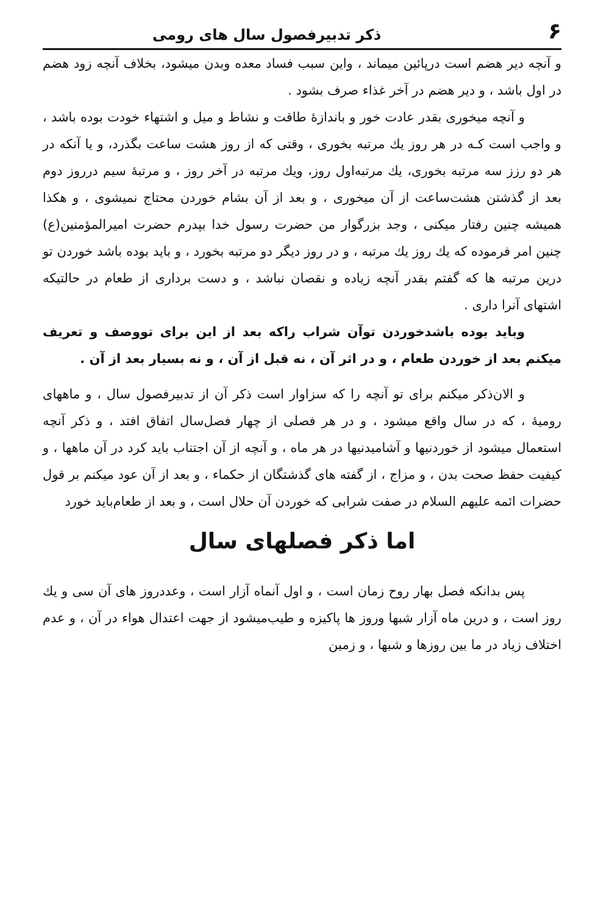۶ ذکر تدبیرفصول سال های رومی
و آنچه دیر هضم است درپائین میماند ، واین سبب فساد معده وبدن میشود، بخلاف آنچه زود هضم در اول باشد ، و دیر هضم در آخر غذاء صرف بشود .
و آنچه میخوری بقدر عادت خور و باندازهٔ طاقت و نشاط و میل و اشتهاء خودت بوده باشد ، و واجب است کـه در هر روز یك مرتبه بخوری ، وقتی که از روز هشت ساعت بگذرد، و یا آنکه در هر دو رزز سه مرتبه بخوری، یك مرتبه‌اول روز، ویك مرتبه در آخر روز ، و مرتبهٔ سیم درروز دوم بعد از گذشتن هشت‌ساعت از آن میخوری ، و بعد از آن بشام خوردن محتاج نمیشوی ، و هکذا همیشه چنین رفتار میکنی ، وجد بزرگوار من حضرت رسول خدا بپدرم حضرت امیرالمؤمنین(ع) چنین امر فرموده که یك روز یك مرتبه ، و در روز دیگر دو مرتبه بخورد ، و باید بوده باشد خوردن تو درین مرتبه ها که گفتم بقدر آنچه زیاده و نقصان نباشد ، و دست برداری از طعام در حالتیکه اشتهای آنرا داری .
وباید بوده باشدخوردن توآن شراب راکه بعد از این برای تووصف و تعریف میکنم بعد از خوردن طعام ، و در اثر آن ، نه قبل از آن ، و نه بسیار بعد از آن .
و الان‌ذکر میکنم برای تو آنچه را که سزاوار است ذکر آن از تدبیرفصول سال ، و ماههای رومیهٔ ، که در سال واقع میشود ، و در هر فصلی از چهار فصل‌سال اتفاق افتد ، و ذکر آنچه استعمال میشود از خوردنیها و آشامیدنیها در هر ماه ، و آنچه از آن اجتناب باید کرد در آن ماهها ، و کیفیت حفظ صحت بدن ، و مزاج ، از گفته های گذشتگان از حکماء ، و بعد از آن عود میکنم بر قول حضرات ائمه علیهم السلام در صفت شرابی که خوردن آن حلال است ، و بعد از طعام‌باید خورد
اما ذکر فصلهای سال
پس بدانکه فصل بهار روح زمان است ، و اول آنماه آزار است ، وعددروز های آن سی و یك روز است ، و درین ماه آزار شبها وروز ها پاکیزه و طیب‌میشود از جهت اعتدال هواء در آن ، و عدم اختلاف زیاد در ما بین روزها و شبها ، و زمین